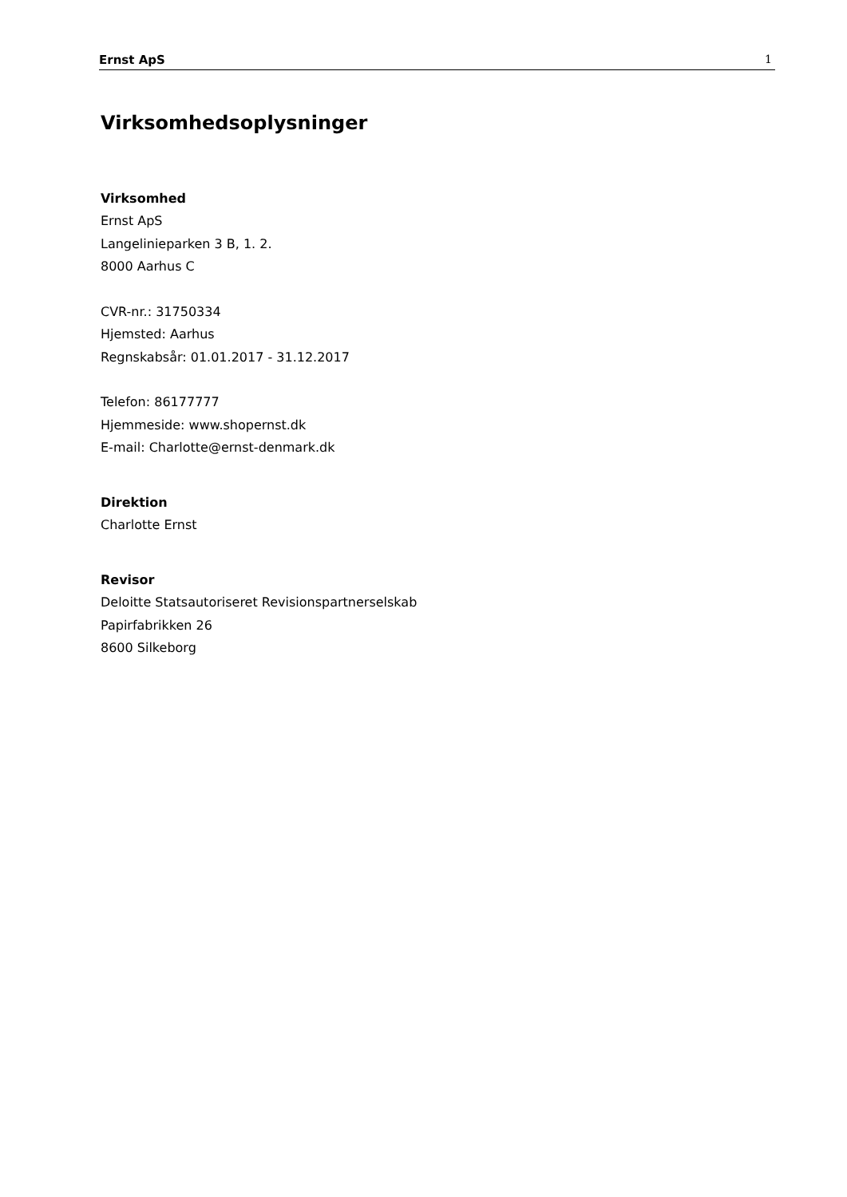Ernst ApS 1
Virksomhedsoplysninger
Virksomhed
Ernst ApS
Langelinieparken 3 B, 1. 2.
8000 Aarhus C
CVR-nr.: 31750334
Hjemsted: Aarhus
Regnskabsår: 01.01.2017 - 31.12.2017
Telefon: 86177777
Hjemmeside: www.shopernst.dk
E-mail: Charlotte@ernst-denmark.dk
Direktion
Charlotte Ernst
Revisor
Deloitte Statsautoriseret Revisionspartnerselskab
Papirfabrikken 26
8600 Silkeborg